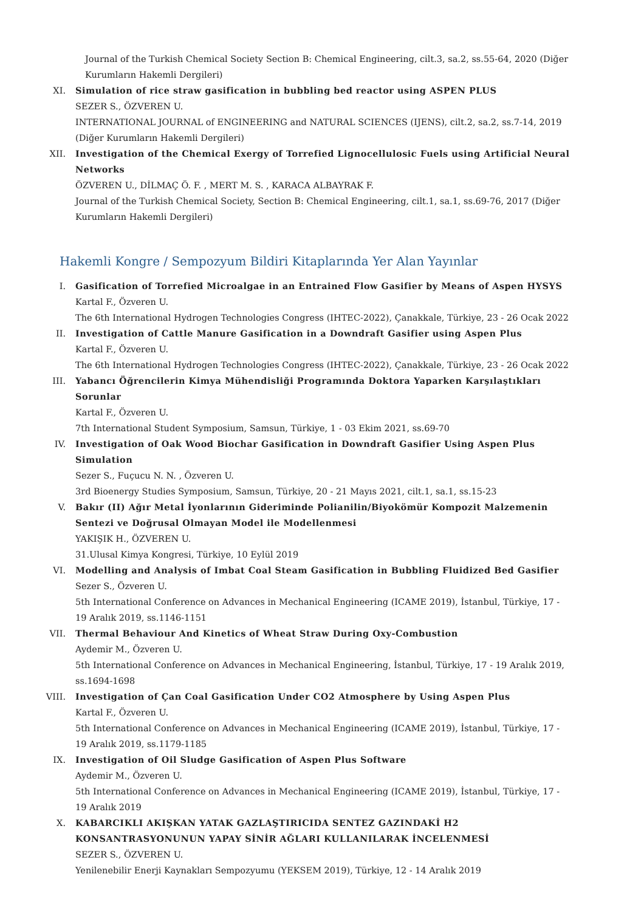Journal of the Turkish Chemical Society Section B: Chemical Engineering, cilt.3, sa.2, ss.55-64, 2020 (Diğer Kurumların Hakemli Dergileri)
XI. Simulation of rice straw gasification in bubbling bed reactor using ASPEN PLUS
SEZER S., ÖZVEREN U.
INTERNATIONAL JOURNAL of ENGINEERING and NATURAL SCIENCES (IJENS), cilt.2, sa.2, ss.7-14, 2019 (Diğer Kurumların Hakemli Dergileri)
XII. Investigation of the Chemical Exergy of Torrefied Lignocellulosic Fuels using Artificial Neural Networks
ÖZVEREN U., DİLMAÇ Ö. F. , MERT M. S. , KARACA ALBAYRAK F.
Journal of the Turkish Chemical Society, Section B: Chemical Engineering, cilt.1, sa.1, ss.69-76, 2017 (Diğer Kurumların Hakemli Dergileri)
Hakemli Kongre / Sempozyum Bildiri Kitaplarında Yer Alan Yayınlar
I. Gasification of Torrefied Microalgae in an Entrained Flow Gasifier by Means of Aspen HYSYS
Kartal F., Özveren U.
The 6th International Hydrogen Technologies Congress (IHTEC-2022), Çanakkale, Türkiye, 23 - 26 Ocak 2022
II. Investigation of Cattle Manure Gasification in a Downdraft Gasifier using Aspen Plus
Kartal F., Özveren U.
The 6th International Hydrogen Technologies Congress (IHTEC-2022), Çanakkale, Türkiye, 23 - 26 Ocak 2022
III. Yabancı Öğrencilerin Kimya Mühendisliği Programında Doktora Yaparken Karşılaştıkları Sorunlar
Kartal F., Özveren U.
7th International Student Symposium, Samsun, Türkiye, 1 - 03 Ekim 2021, ss.69-70
IV. Investigation of Oak Wood Biochar Gasification in Downdraft Gasifier Using Aspen Plus Simulation
Sezer S., Fuçucu N. N. , Özveren U.
3rd Bioenergy Studies Symposium, Samsun, Türkiye, 20 - 21 Mayıs 2021, cilt.1, sa.1, ss.15-23
V. Bakır (II) Ağır Metal İyonlarının Gideriminde Polianilin/Biyokömür Kompozit Malzemenin Sentezi ve Doğrusal Olmayan Model ile Modellenmesi
YAKIŞIK H., ÖZVEREN U.
31.Ulusal Kimya Kongresi, Türkiye, 10 Eylül 2019
VI. Modelling and Analysis of Imbat Coal Steam Gasification in Bubbling Fluidized Bed Gasifier
Sezer S., Özveren U.
5th International Conference on Advances in Mechanical Engineering (ICAME 2019), İstanbul, Türkiye, 17 - 19 Aralık 2019, ss.1146-1151
VII. Thermal Behaviour And Kinetics of Wheat Straw During Oxy-Combustion
Aydemir M., Özveren U.
5th International Conference on Advances in Mechanical Engineering, İstanbul, Türkiye, 17 - 19 Aralık 2019, ss.1694-1698
VIII. Investigation of Çan Coal Gasification Under CO2 Atmosphere by Using Aspen Plus
Kartal F., Özveren U.
5th International Conference on Advances in Mechanical Engineering (ICAME 2019), İstanbul, Türkiye, 17 - 19 Aralık 2019, ss.1179-1185
IX. Investigation of Oil Sludge Gasification of Aspen Plus Software
Aydemir M., Özveren U.
5th International Conference on Advances in Mechanical Engineering (ICAME 2019), İstanbul, Türkiye, 17 - 19 Aralık 2019
X. KABARCIKLI AKIŞKAN YATAK GAZLAŞTIRICIDA SENTEZ GAZINDAKİ H2 KONSANTRASYONUNUN YAPAY SİNİR AĞLARI KULLANILARAK İNCELENMESİ
SEZER S., ÖZVEREN U.
Yenilenebilir Enerji Kaynakları Sempozyumu (YEKSEM 2019), Türkiye, 12 - 14 Aralık 2019